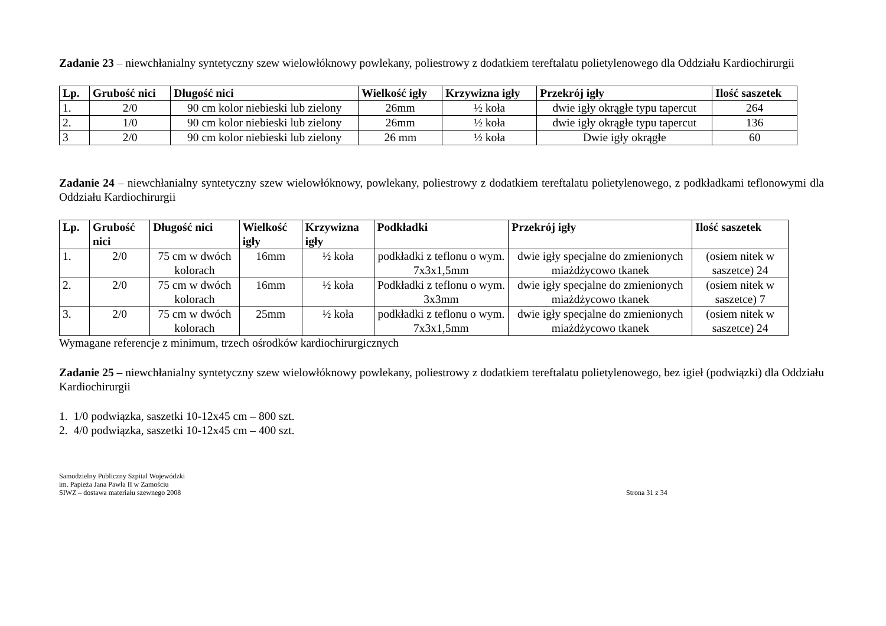Zadanie 23 – niewchłanialny syntetyczny szew wielowłóknowy powlekany, poliestrowy z dodatkiem tereftalatu polietylenowego dla Oddziału Kardiochirurgii
| Lp. | Grubość nici | Długość nici | Wielkość igły | Krzywizna igły | Przekrój igły | Ilość saszetek |
| --- | --- | --- | --- | --- | --- | --- |
| 1. | 2/0 | 90 cm kolor niebieski lub zielony | 26mm | ½ koła | dwie igły okrągłe typu tapercut | 264 |
| 2. | 1/0 | 90 cm kolor niebieski lub zielony | 26mm | ½ koła | dwie igły okrągłe typu tapercut | 136 |
| 3 | 2/0 | 90 cm kolor niebieski lub zielony | 26 mm | ½ koła | Dwie igły okrągłe | 60 |
Zadanie 24 – niewchłanialny syntetyczny szew wielowłóknowy, powlekany, poliestrowy z dodatkiem tereftalatu polietylenowego, z podkładkami teflonowymi dla Oddziału Kardiochirurgii
| Lp. | Grubość nici | Długość nici | Wielkość igły | Krzywizna igły | Podkładki | Przekrój igły | Ilość saszetek |
| --- | --- | --- | --- | --- | --- | --- | --- |
| 1. | 2/0 | 75 cm w dwóch kolorach | 16mm | ½ koła | podkładki z teflonu o wym. 7x3x1,5mm | dwie igły specjalne do zmienionych miażdżycowo tkanek | (osiem nitek w saszetce) 24 |
| 2. | 2/0 | 75 cm w dwóch kolorach | 16mm | ½ koła | Podkładki z teflonu o wym. 3x3mm | dwie igły specjalne do zmienionych miażdżycowo tkanek | (osiem nitek w saszetce) 7 |
| 3. | 2/0 | 75 cm w dwóch kolorach | 25mm | ½ koła | podkładki z teflonu o wym. 7x3x1,5mm | dwie igły specjalne do zmienionych miażdżycowo tkanek | (osiem nitek w saszetce) 24 |
Wymagane referencje z minimum, trzech ośrodków kardiochirurgicznych
Zadanie 25 – niewchłanialny syntetyczny szew wielowłóknowy powlekany, poliestrowy z dodatkiem tereftalatu polietylenowego, bez igieł (podwiązki) dla Oddziału Kardiochirurgii
1. 1/0 podwiązka, saszetki 10-12x45 cm – 800 szt.
2. 4/0 podwiązka, saszetki 10-12x45 cm – 400 szt.
Samodzielny Publiczny Szpital Wojewódzki
im. Papieża Jana Pawła II w Zamościu
SIWZ – dostawa materiału szewnego 2008
Strona 31 z 34